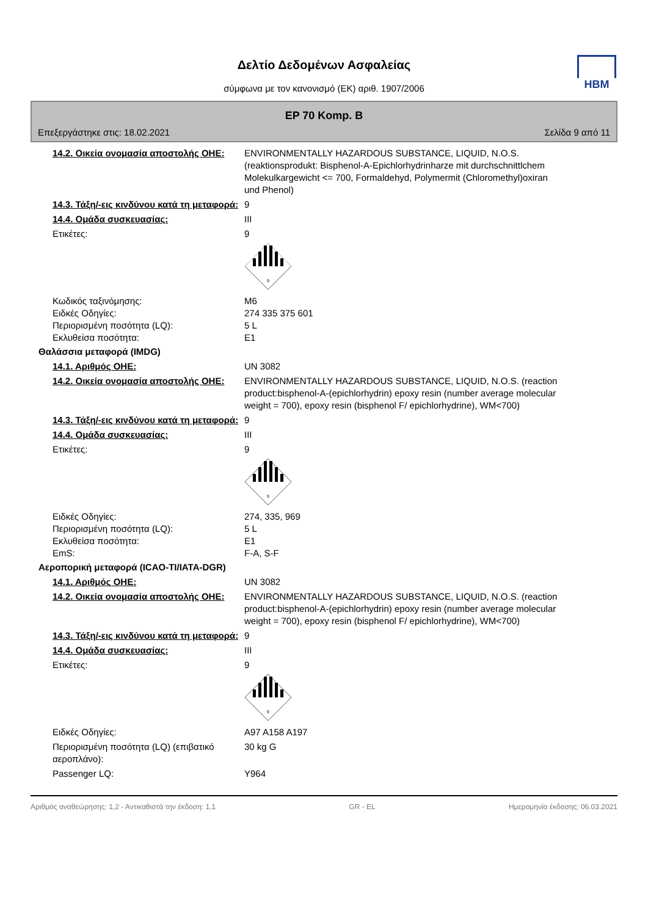Δελτίο Δεδομένων Ασφαλείας
σύμφωνα με τον κανονισμό (ΕΚ) αριθ. 1907/2006
HBM
EP 70 Komp. B
Επεξεργάστηκε στις: 18.02.2021 Σελίδα 9 από 11
14.2. Οικεία ονομασία αποστολής ΟΗΕ:
ENVIRONMENTALLY HAZARDOUS SUBSTANCE, LIQUID, N.O.S. (reaktionsprodukt: Bisphenol-A-Epichlorhydrinharze mit durchschnittlchem Molekulkargewicht <= 700, Formaldehyd, Polymermit (Chloromethyl)oxiran und Phenol)
14.3. Τάξη/-εις κινδύνου κατά τη μεταφορά:
9
14.4. Ομάδα συσκευασίας: III
Ετικέτες: 9
9
Κωδικός ταξινόμησης:
Ειδκές Οδηγίες:
Περιορισμένη ποσότητα (LQ):
Εκλυθείσα ποσότητα:
M6
274 335 375 601
5 L
E1
Θαλάσσια μεταφορά (IMDG)
14.1. Αριθμός ΟΗΕ: UN 3082
14.2. Οικεία ονομασία αποστολής ΟΗΕ:
ENVIRONMENTALLY HAZARDOUS SUBSTANCE, LIQUID, N.O.S. (reaction product:bisphenol-A-(epichlorhydrin) epoxy resin (number average molecular weight = 700), epoxy resin (bisphenol F/ epichlorhydrine), WM<700)
14.3. Τάξη/-εις κινδύνου κατά τη μεταφορά:
9
14.4. Ομάδα συσκευασίας: III
Ετικέτες: 9
9
Ειδκές Οδηγίες:
Περιορισμένη ποσότητα (LQ):
Εκλυθείσα ποσότητα:
EmS:
274, 335, 969
5 L
E1
F-A, S-F
Αεροπορική μεταφορά (ICAO-TI/IATA-DGR)
14.1. Αριθμός ΟΗΕ: UN 3082
14.2. Οικεία ονομασία αποστολής ΟΗΕ:
ENVIRONMENTALLY HAZARDOUS SUBSTANCE, LIQUID, N.O.S. (reaction product:bisphenol-A-(epichlorhydrin) epoxy resin (number average molecular weight = 700), epoxy resin (bisphenol F/ epichlorhydrine), WM<700)
14.3. Τάξη/-εις κινδύνου κατά τη μεταφορά:
9
14.4. Ομάδα συσκευασίας: III
Ετικέτες: 9
9
Ειδκές Οδηγίες: A97 A158 A197
Περιορισμένη ποσότητα (LQ) (επιβατικό αεροπλάνο):
30 kg G
Passenger LQ: Y964
Αριθμός αναθεώρησης: 1,2 - Αντικαθιστά την έκδοση: 1,1 GR - EL Ημερομηνία έκδοσης: 06.03.2021